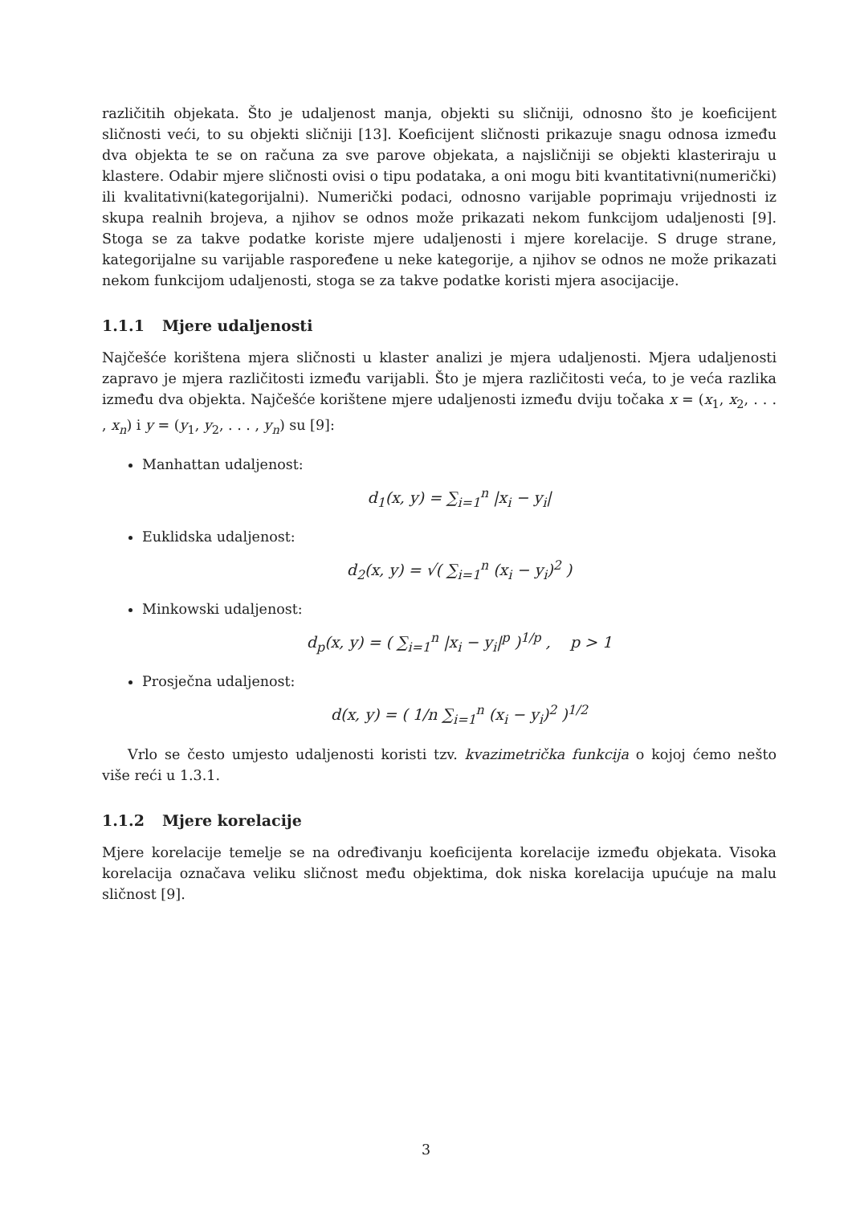različitih objekata. Što je udaljenost manja, objekti su sličniji, odnosno što je koeficijent sličnosti veći, to su objekti sličniji [13]. Koeficijent sličnosti prikazuje snagu odnosa između dva objekta te se on računa za sve parove objekata, a najsličniji se objekti klasteriraju u klastere. Odabir mjere sličnosti ovisi o tipu podataka, a oni mogu biti kvantitativni(numerički) ili kvalitativni(kategorijalni). Numerički podaci, odnosno varijable poprimaju vrijednosti iz skupa realnih brojeva, a njihov se odnos može prikazati nekom funkcijom udaljenosti [9]. Stoga se za takve podatke koriste mjere udaljenosti i mjere korelacije. S druge strane, kategorijalne su varijable raspoređene u neke kategorije, a njihov se odnos ne može prikazati nekom funkcijom udaljenosti, stoga se za takve podatke koristi mjera asocijacije.
1.1.1 Mjere udaljenosti
Najčešće korištena mjera sličnosti u klaster analizi je mjera udaljenosti. Mjera udaljenosti zapravo je mjera različitosti između varijabli. Što je mjera različitosti veća, to je veća razlika između dva objekta. Najčešće korištene mjere udaljenosti između dviju točaka x = (x<sub>1</sub>, x<sub>2</sub>, . . . , x<sub>n</sub>) i y = (y<sub>1</sub>, y<sub>2</sub>, . . . , y<sub>n</sub>) su [9]:
Manhattan udaljenost:
d<sub>1</sub>(x, y) = ∑<sub>i=1</sub><sup>n</sup> |x<sub>i</sub> − y<sub>i</sub>|
Euklidska udaljenost:
d<sub>2</sub>(x, y) = √( ∑<sub>i=1</sub><sup>n</sup> (x<sub>i</sub> − y<sub>i</sub>)<sup>2</sup> )
Minkowski udaljenost:
d<sub>p</sub>(x, y) = ( ∑<sub>i=1</sub><sup>n</sup> |x<sub>i</sub> − y<sub>i</sub>|<sup>p</sup> )<sup>1/p</sup> , p > 1
Prosječna udaljenost:
d(x, y) = ( 1/n ∑<sub>i=1</sub><sup>n</sup> (x<sub>i</sub> − y<sub>i</sub>)<sup>2</sup> )<sup>1/2</sup>
Vrlo se često umjesto udaljenosti koristi tzv. kvazimetrička funkcija o kojoj ćemo nešto više reći u 1.3.1.
1.1.2 Mjere korelacije
Mjere korelacije temelje se na određivanju koeficijenta korelacije između objekata. Visoka korelacija označava veliku sličnost među objektima, dok niska korelacija upućuje na malu sličnost [9].
3